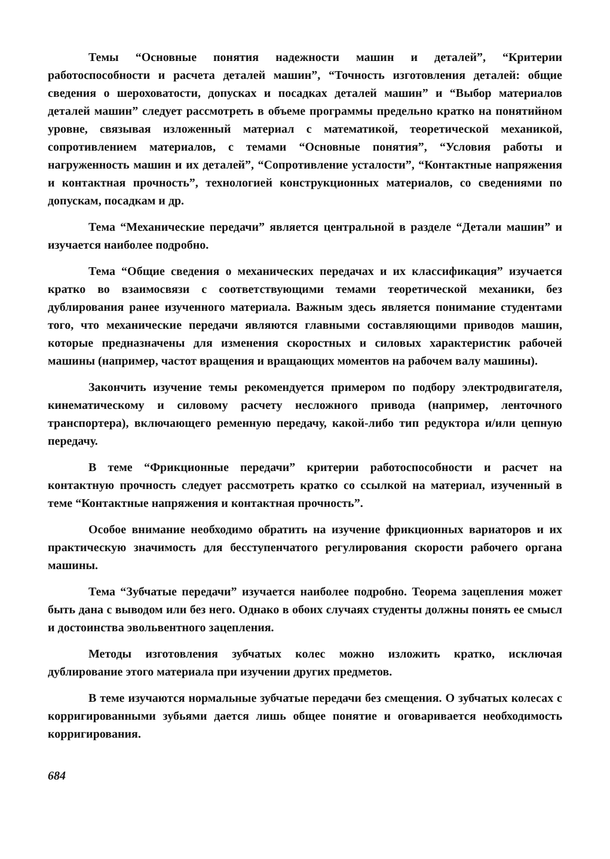Темы “Основные понятия надежности машин и деталей”, “Критерии работоспособности и расчета деталей машин”, “Точность изготовления деталей: общие сведения о шероховатости, допусках и посадках деталей машин” и “Выбор материалов деталей машин” следует рассмотреть в объеме программы предельно кратко на понятийном уровне, связывая изложенный материал с математикой, теоретической механикой, сопротивлением материалов, с темами “Основные понятия”, “Условия работы и нагруженность машин и их деталей”, “Сопротивление усталости”, “Контактные напряжения и контактная прочность”, технологией конструкционных материалов, со сведениями по допускам, посадкам и др.
Тема “Механические передачи” является центральной в разделе “Детали машин” и изучается наиболее подробно.
Тема “Общие сведения о механических передачах и их классификация” изучается кратко во взаимосвязи с соответствующими темами теоретической механики, без дублирования ранее изученного материала. Важным здесь является понимание студентами того, что механические передачи являются главными составляющими приводов машин, которые предназначены для изменения скоростных и силовых характеристик рабочей машины (например, частот вращения и вращающих моментов на рабочем валу машины).
Закончить изучение темы рекомендуется примером по подбору электродвигателя, кинематическому и силовому расчету несложного привода (например, ленточного транспортера), включающего ременную передачу, какой-либо тип редуктора и/или цепную передачу.
В теме “Фрикционные передачи” критерии работоспособности и расчет на контактную прочность следует рассмотреть кратко со ссылкой на материал, изученный в теме “Контактные напряжения и контактная прочность”.
Особое внимание необходимо обратить на изучение фрикционных вариаторов и их практическую значимость для бесступенчатого регулирования скорости рабочего органа машины.
Тема “Зубчатые передачи” изучается наиболее подробно. Теорема зацепления может быть дана с выводом или без него. Однако в обоих случаях студенты должны понять ее смысл и достоинства эвольвентного зацепления.
Методы изготовления зубчатых колес можно изложить кратко, исключая дублирование этого материала при изучении других предметов.
В теме изучаются нормальные зубчатые передачи без смещения. О зубчатых колесах с корригированными зубьями дается лишь общее понятие и оговаривается необходимость корригирования.
684